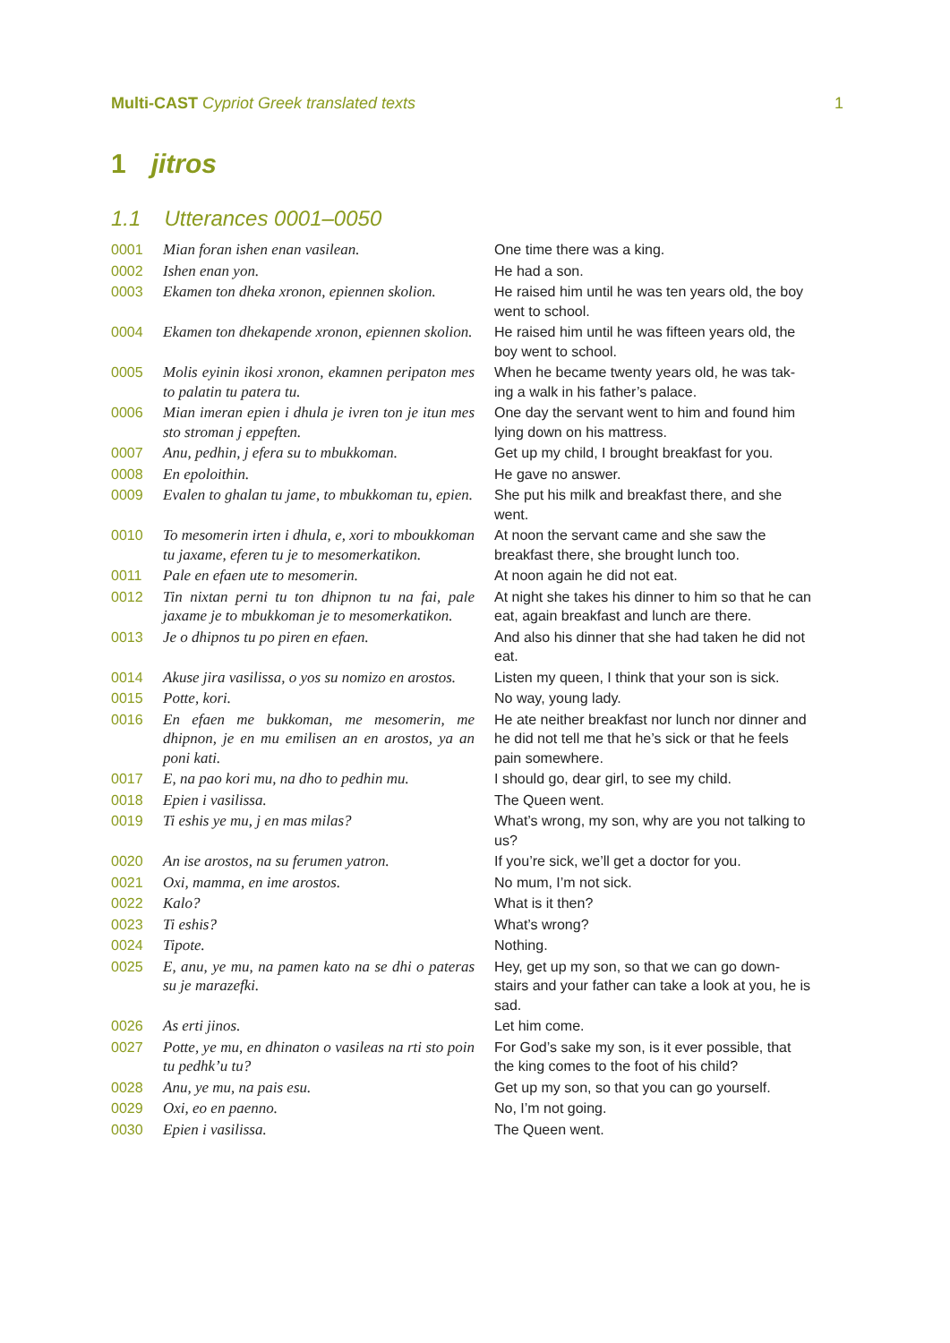Multi-CAST Cypriot Greek translated texts
1
1 jitros
1.1 Utterances 0001–0050
| 0001 | Mian foran ishen enan vasilean. | One time there was a king. |
| 0002 | Ishen enan yon. | He had a son. |
| 0003 | Ekamen ton dheka xronon, epiennen skolion. | He raised him until he was ten years old, the boy went to school. |
| 0004 | Ekamen ton dhekapende xronon, epiennen skolion. | He raised him until he was fifteen years old, the boy went to school. |
| 0005 | Molis eyinin ikosi xronon, ekamnen peripaton mes to palatin tu patera tu. | When he became twenty years old, he was tak-ing a walk in his father’s palace. |
| 0006 | Mian imeran epien i dhula je ivren ton je itun mes sto stroman j eppeften. | One day the servant went to him and found him lying down on his mattress. |
| 0007 | Anu, pedhin, j efera su to mbukkoman. | Get up my child, I brought breakfast for you. |
| 0008 | En epoloithin. | He gave no answer. |
| 0009 | Evalen to ghalan tu jame, to mbukkoman tu, epien. | She put his milk and breakfast there, and she went. |
| 0010 | To mesomerin irten i dhula, e, xori to mboukkoman tu jaxame, eferen tu je to mesomerkatikon. | At noon the servant came and she saw the breakfast there, she brought lunch too. |
| 0011 | Pale en efaen ute to mesomerin. | At noon again he did not eat. |
| 0012 | Tin nixtan perni tu ton dhipnon tu na fai, pale jaxame je to mbukkoman je to mesomerkatikon. | At night she takes his dinner to him so that he can eat, again breakfast and lunch are there. |
| 0013 | Je o dhipnos tu po piren en efaen. | And also his dinner that she had taken he did not eat. |
| 0014 | Akuse jira vasilissa, o yos su nomizo en arostos. | Listen my queen, I think that your son is sick. |
| 0015 | Potte, kori. | No way, young lady. |
| 0016 | En efaen me bukkoman, me mesomerin, me dhipnon, je en mu emilisen an en arostos, ya an poni kati. | He ate neither breakfast nor lunch nor dinner and he did not tell me that he’s sick or that he feels pain somewhere. |
| 0017 | E, na pao kori mu, na dho to pedhin mu. | I should go, dear girl, to see my child. |
| 0018 | Epien i vasilissa. | The Queen went. |
| 0019 | Ti eshis ye mu, j en mas milas? | What’s wrong, my son, why are you not talking to us? |
| 0020 | An ise arostos, na su ferumen yatron. | If you’re sick, we’ll get a doctor for you. |
| 0021 | Oxi, mamma, en ime arostos. | No mum, I’m not sick. |
| 0022 | Kalo? | What is it then? |
| 0023 | Ti eshis? | What’s wrong? |
| 0024 | Tipote. | Nothing. |
| 0025 | E, anu, ye mu, na pamen kato na se dhi o pateras su je marazefki. | Hey, get up my son, so that we can go down-stairs and your father can take a look at you, he is sad. |
| 0026 | As erti jinos. | Let him come. |
| 0027 | Potte, ye mu, en dhinaton o vasileas na rti sto poin tu pedhk’u tu? | For God’s sake my son, is it ever possible, that the king comes to the foot of his child? |
| 0028 | Anu, ye mu, na pais esu. | Get up my son, so that you can go yourself. |
| 0029 | Oxi, eo en paenno. | No, I’m not going. |
| 0030 | Epien i vasilissa. | The Queen went. |